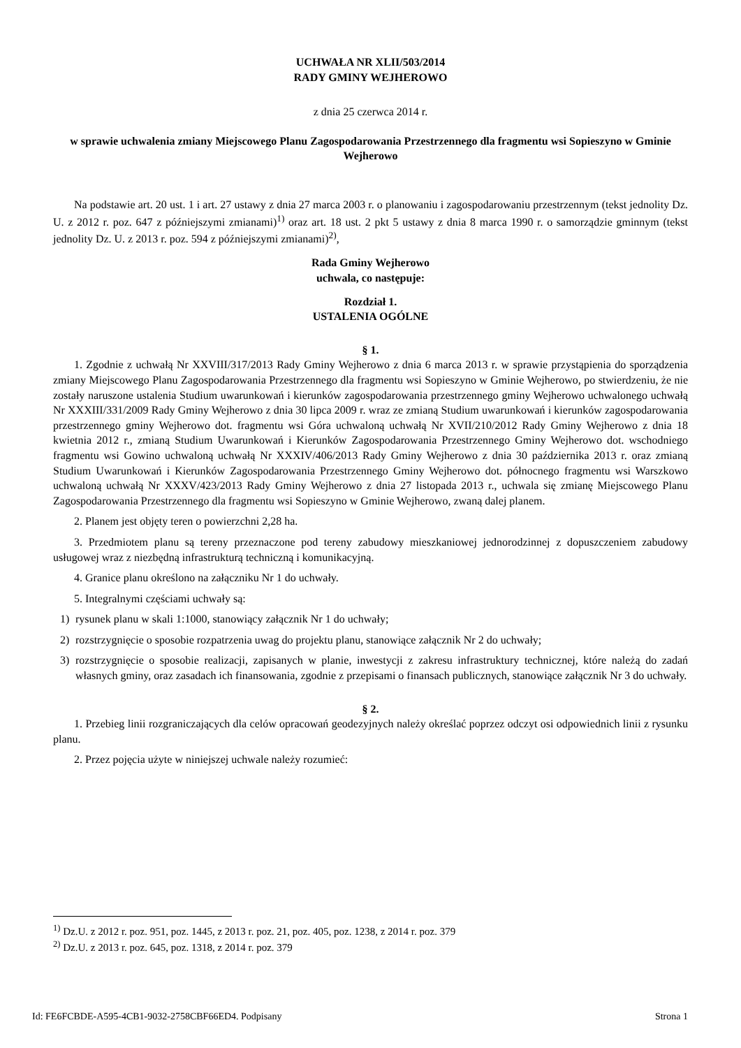UCHWAŁA NR XLII/503/2014
RADY GMINY WEJHEROWO
z dnia 25 czerwca 2014 r.
w sprawie uchwalenia zmiany Miejscowego Planu Zagospodarowania Przestrzennego dla fragmentu wsi Sopieszyno w Gminie Wejherowo
Na podstawie art. 20 ust. 1 i art. 27 ustawy z dnia 27 marca 2003 r. o planowaniu i zagospodarowaniu przestrzennym (tekst jednolity Dz. U. z 2012 r. poz. 647 z późniejszymi zmianami)<sup>1)</sup> oraz art. 18 ust. 2 pkt 5 ustawy z dnia 8 marca 1990 r. o samorządzie gminnym (tekst jednolity Dz. U. z 2013 r. poz. 594 z późniejszymi zmianami)<sup>2)</sup>,
Rada Gminy Wejherowo
uchwala, co następuje:
Rozdział 1.
USTALENIA OGÓLNE
§ 1.
1. Zgodnie z uchwałą Nr XXVIII/317/2013 Rady Gminy Wejherowo z dnia 6 marca 2013 r. w sprawie przystąpienia do sporządzenia zmiany Miejscowego Planu Zagospodarowania Przestrzennego dla fragmentu wsi Sopieszyno w Gminie Wejherowo, po stwierdzeniu, że nie zostały naruszone ustalenia Studium uwarunkowań i kierunków zagospodarowania przestrzennego gminy Wejherowo uchwalonego uchwałą Nr XXXIII/331/2009 Rady Gminy Wejherowo z dnia 30 lipca 2009 r. wraz ze zmianą Studium uwarunkowań i kierunków zagospodarowania przestrzennego gminy Wejherowo dot. fragmentu wsi Góra uchwaloną uchwałą Nr XVII/210/2012 Rady Gminy Wejherowo z dnia 18 kwietnia 2012 r., zmianą Studium Uwarunkowań i Kierunków Zagospodarowania Przestrzennego Gminy Wejherowo dot. wschodniego fragmentu wsi Gowino uchwaloną uchwałą Nr XXXIV/406/2013 Rady Gminy Wejherowo z dnia 30 października 2013 r. oraz zmianą Studium Uwarunkowań i Kierunków Zagospodarowania Przestrzennego Gminy Wejherowo dot. północnego fragmentu wsi Warszkowo uchwaloną uchwałą Nr XXXV/423/2013 Rady Gminy Wejherowo z dnia 27 listopada 2013 r., uchwala się zmianę Miejscowego Planu Zagospodarowania Przestrzennego dla fragmentu wsi Sopieszyno w Gminie Wejherowo, zwaną dalej planem.
2. Planem jest objęty teren o powierzchni 2,28 ha.
3. Przedmiotem planu są tereny przeznaczone pod tereny zabudowy mieszkaniowej jednorodzinnej z dopuszczeniem zabudowy usługowej wraz z niezbędną infrastrukturą techniczną i komunikacyjną.
4. Granice planu określono na załączniku Nr 1 do uchwały.
5. Integralnymi częściami uchwały są:
1) rysunek planu w skali 1:1000, stanowiący załącznik Nr 1 do uchwały;
2) rozstrzygnięcie o sposobie rozpatrzenia uwag do projektu planu, stanowiące załącznik Nr 2 do uchwały;
3) rozstrzygnięcie o sposobie realizacji, zapisanych w planie, inwestycji z zakresu infrastruktury technicznej, które należą do zadań własnych gminy, oraz zasadach ich finansowania, zgodnie z przepisami o finansach publicznych, stanowiące załącznik Nr 3 do uchwały.
§ 2.
1. Przebieg linii rozgraniczających dla celów opracowań geodezyjnych należy określać poprzez odczyt osi odpowiednich linii z rysunku planu.
2. Przez pojęcia użyte w niniejszej uchwale należy rozumieć:
<sup>1)</sup> Dz.U. z 2012 r. poz. 951, poz. 1445, z 2013 r. poz. 21, poz. 405, poz. 1238, z 2014 r. poz. 379
<sup>2)</sup> Dz.U. z 2013 r. poz. 645, poz. 1318, z 2014 r. poz. 379
Id: FE6FCBDE-A595-4CB1-9032-2758CBF66ED4. Podpisany Strona 1